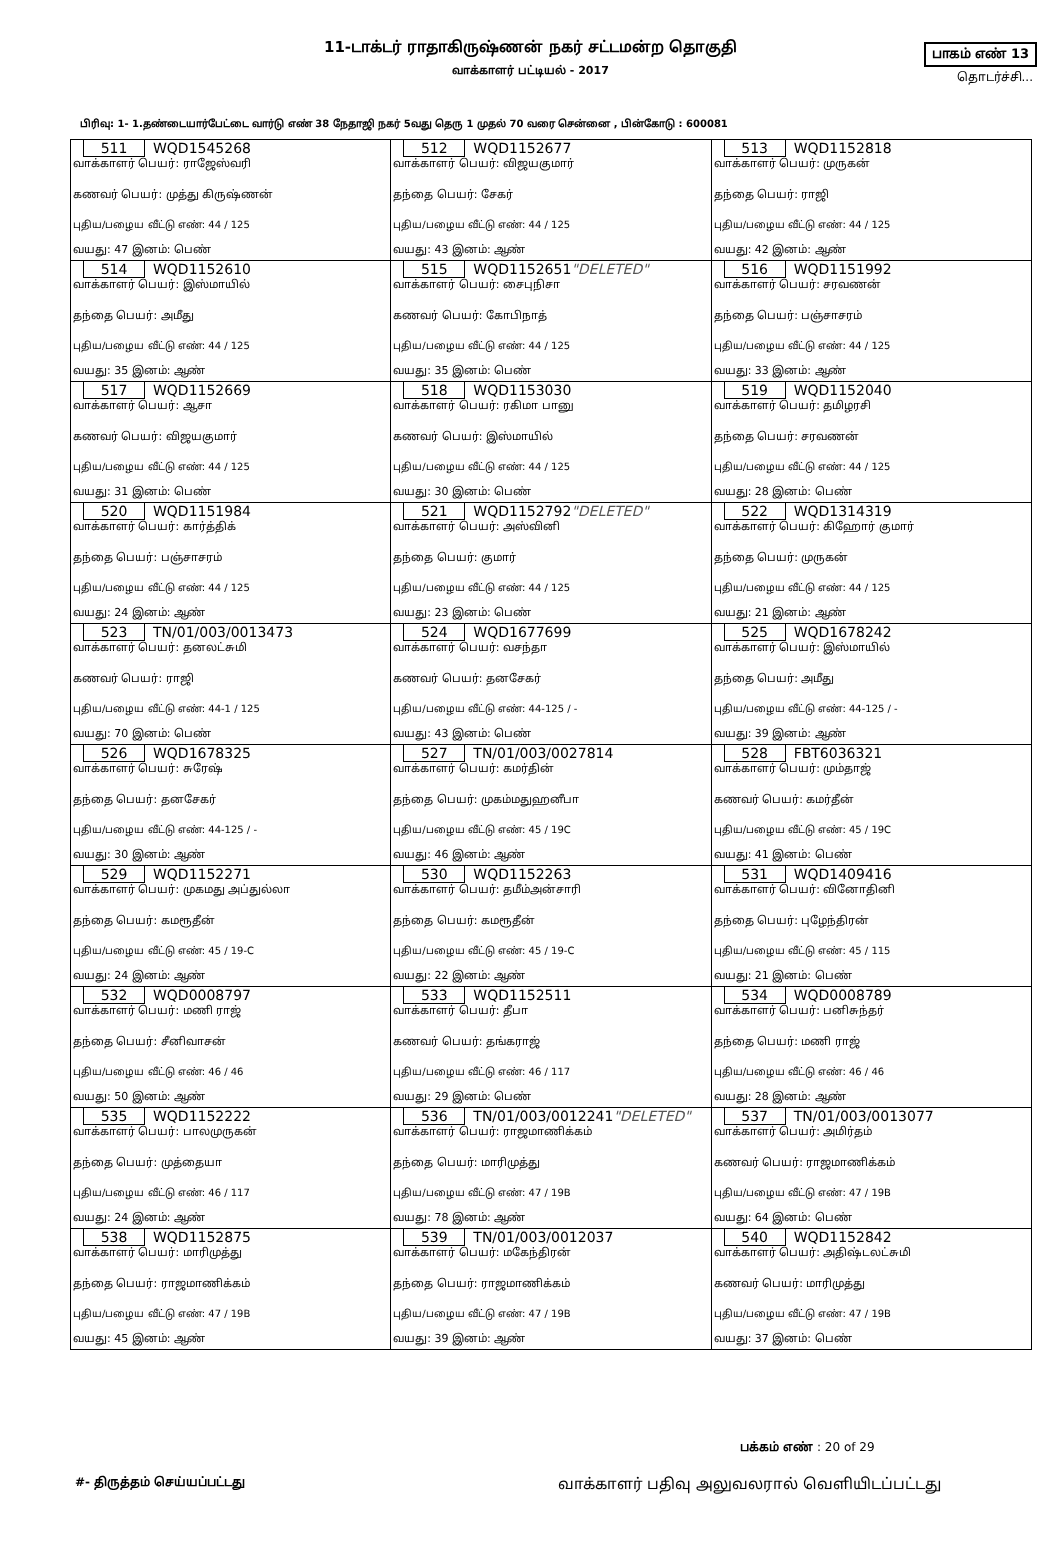11-டாக்டர் ராதாகிருஷ்ணன் நகர் சட்டமன்ற தொகுதி
வாக்காளர் பட்டியல் - 2017
பாகம் எண் 13
தொடர்ச்சி...
பிரிவு: 1- 1.தண்டையார்பேட்டை வார்டு எண் 38 நேதாஜி நகர் 5வது தெரு 1 முதல் 70 வரை சென்னை , பின்கோடு : 600081
| 511 WQD1545268 வாக்காளர் பெயர்: ராஜேஸ்வரி கணவர் பெயர்: முத்து கிருஷ்ணன் புதிய/பழைய வீட்டு எண்: 44 / 125 வயது: 47 இனம்: பெண் | 512 WQD1152677 வாக்காளர் பெயர்: விஜயகுமார் தந்தை பெயர்: சேகர் புதிய/பழைய வீட்டு எண்: 44 / 125 வயது: 43 இனம்: ஆண் | 513 WQD1152818 வாக்காளர் பெயர்: முருகன் தந்தை பெயர்: ராஜி புதிய/பழைய வீட்டு எண்: 44 / 125 வயது: 42 இனம்: ஆண் |
| 514 WQD1152610 வாக்காளர் பெயர்: இஸ்மாயில் தந்தை பெயர்: அமீது புதிய/பழைய வீட்டு எண்: 44 / 125 வயது: 35 இனம்: ஆண் | 515 WQD1152651 "DELETED" வாக்காளர் பெயர்: சைபுநிசா கணவர் பெயர்: கோபிநாத் புதிய/பழைய வீட்டு எண்: 44 / 125 வயது: 35 இனம்: பெண் | 516 WQD1151992 வாக்காளர் பெயர்: சரவணன் தந்தை பெயர்: பஞ்சாசரம் புதிய/பழைய வீட்டு எண்: 44 / 125 வயது: 33 இனம்: ஆண் |
| 517 WQD1152669 வாக்காளர் பெயர்: ஆசா கணவர் பெயர்: விஜயகுமார் புதிய/பழைய வீட்டு எண்: 44 / 125 வயது: 31 இனம்: பெண் | 518 WQD1153030 வாக்காளர் பெயர்: ரகிமா பானு கணவர் பெயர்: இஸ்மாயில் புதிய/பழைய வீட்டு எண்: 44 / 125 வயது: 30 இனம்: பெண் | 519 WQD1152040 வாக்காளர் பெயர்: தமிழரசி தந்தை பெயர்: சரவணன் புதிய/பழைய வீட்டு எண்: 44 / 125 வயது: 28 இனம்: பெண் |
| 520 WQD1151984 வாக்காளர் பெயர்: கார்த்திக் தந்தை பெயர்: பஞ்சாசரம் புதிய/பழைய வீட்டு எண்: 44 / 125 வயது: 24 இனம்: ஆண் | 521 WQD1152792 "DELETED" வாக்காளர் பெயர்: அஸ்வினி தந்தை பெயர்: குமார் புதிய/பழைய வீட்டு எண்: 44 / 125 வயது: 23 இனம்: பெண் | 522 WQD1314319 வாக்காளர் பெயர்: கிஹோர் குமார் தந்தை பெயர்: முருகன் புதிய/பழைய வீட்டு எண்: 44 / 125 வயது: 21 இனம்: ஆண் |
| 523 TN/01/003/0013473 வாக்காளர் பெயர்: தனலட்சுமி கணவர் பெயர்: ராஜி புதிய/பழைய வீட்டு எண்: 44-1 / 125 வயது: 70 இனம்: பெண் | 524 WQD1677699 வாக்காளர் பெயர்: வசந்தா கணவர் பெயர்: தனசேகர் புதிய/பழைய வீட்டு எண்: 44-125 / - வயது: 43 இனம்: பெண் | 525 WQD1678242 வாக்காளர் பெயர்: இஸ்மாயில் தந்தை பெயர்: அமீது புதிய/பழைய வீட்டு எண்: 44-125 / - வயது: 39 இனம்: ஆண் |
| 526 WQD1678325 வாக்காளர் பெயர்: சுரேஷ் தந்தை பெயர்: தனசேகர் புதிய/பழைய வீட்டு எண்: 44-125 / - வயது: 30 இனம்: ஆண் | 527 TN/01/003/0027814 வாக்காளர் பெயர்: கமர்தின் தந்தை பெயர்: முகம்மதுஹனீபா புதிய/பழைய வீட்டு எண்: 45 / 19C வயது: 46 இனம்: ஆண் | 528 FBT6036321 வாக்காளர் பெயர்: மும்தாஜ் கணவர் பெயர்: கமர்தீன் புதிய/பழைய வீட்டு எண்: 45 / 19C வயது: 41 இனம்: பெண் |
| 529 WQD1152271 வாக்காளர் பெயர்: முகமது அப்துல்லா தந்தை பெயர்: கமரூதீன் புதிய/பழைய வீட்டு எண்: 45 / 19-C வயது: 24 இனம்: ஆண் | 530 WQD1152263 வாக்காளர் பெயர்: தமீம்அன்சாரி தந்தை பெயர்: கமரூதீன் புதிய/பழைய வீட்டு எண்: 45 / 19-C வயது: 22 இனம்: ஆண் | 531 WQD1409416 வாக்காளர் பெயர்: வினோதினி தந்தை பெயர்: புழேந்திரன் புதிய/பழைய வீட்டு எண்: 45 / 115 வயது: 21 இனம்: பெண் |
| 532 WQD0008797 வாக்காளர் பெயர்: மணி ராஜ் தந்தை பெயர்: சீனிவாசன் புதிய/பழைய வீட்டு எண்: 46 / 46 வயது: 50 இனம்: ஆண் | 533 WQD1152511 வாக்காளர் பெயர்: தீபா கணவர் பெயர்: தங்கராஜ் புதிய/பழைய வீட்டு எண்: 46 / 117 வயது: 29 இனம்: பெண் | 534 WQD0008789 வாக்காளர் பெயர்: பனிசுந்தர் தந்தை பெயர்: மணி ராஜ் புதிய/பழைய வீட்டு எண்: 46 / 46 வயது: 28 இனம்: ஆண் |
| 535 WQD1152222 வாக்காளர் பெயர்: பாலமுருகன் தந்தை பெயர்: முத்தையா புதிய/பழைய வீட்டு எண்: 46 / 117 வயது: 24 இனம்: ஆண் | 536 TN/01/003/0012241 "DELETED" வாக்காளர் பெயர்: ராஜமாணிக்கம் தந்தை பெயர்: மாரிமுத்து புதிய/பழைய வீட்டு எண்: 47 / 19B வயது: 78 இனம்: ஆண் | 537 TN/01/003/0013077 வாக்காளர் பெயர்: அமிர்தம் கணவர் பெயர்: ராஜமாணிக்கம் புதிய/பழைய வீட்டு எண்: 47 / 19B வயது: 64 இனம்: பெண் |
| 538 WQD1152875 வாக்காளர் பெயர்: மாரிமுத்து தந்தை பெயர்: ராஜமாணிக்கம் புதிய/பழைய வீட்டு எண்: 47 / 19B வயது: 45 இனம்: ஆண் | 539 TN/01/003/0012037 வாக்காளர் பெயர்: மகேந்திரன் தந்தை பெயர்: ராஜமாணிக்கம் புதிய/பழைய வீட்டு எண்: 47 / 19B வயது: 39 இனம்: ஆண் | 540 WQD1152842 வாக்காளர் பெயர்: அதிஷ்டலட்சுமி கணவர் பெயர்: மாரிமுத்து புதிய/பழைய வீட்டு எண்: 47 / 19B வயது: 37 இனம்: பெண் |
பக்கம் எண் : 20 of 29
#- திருத்தம் செய்யப்பட்டது வாக்காளர் பதிவு அலுவலரால் வெளியிடப்பட்டது